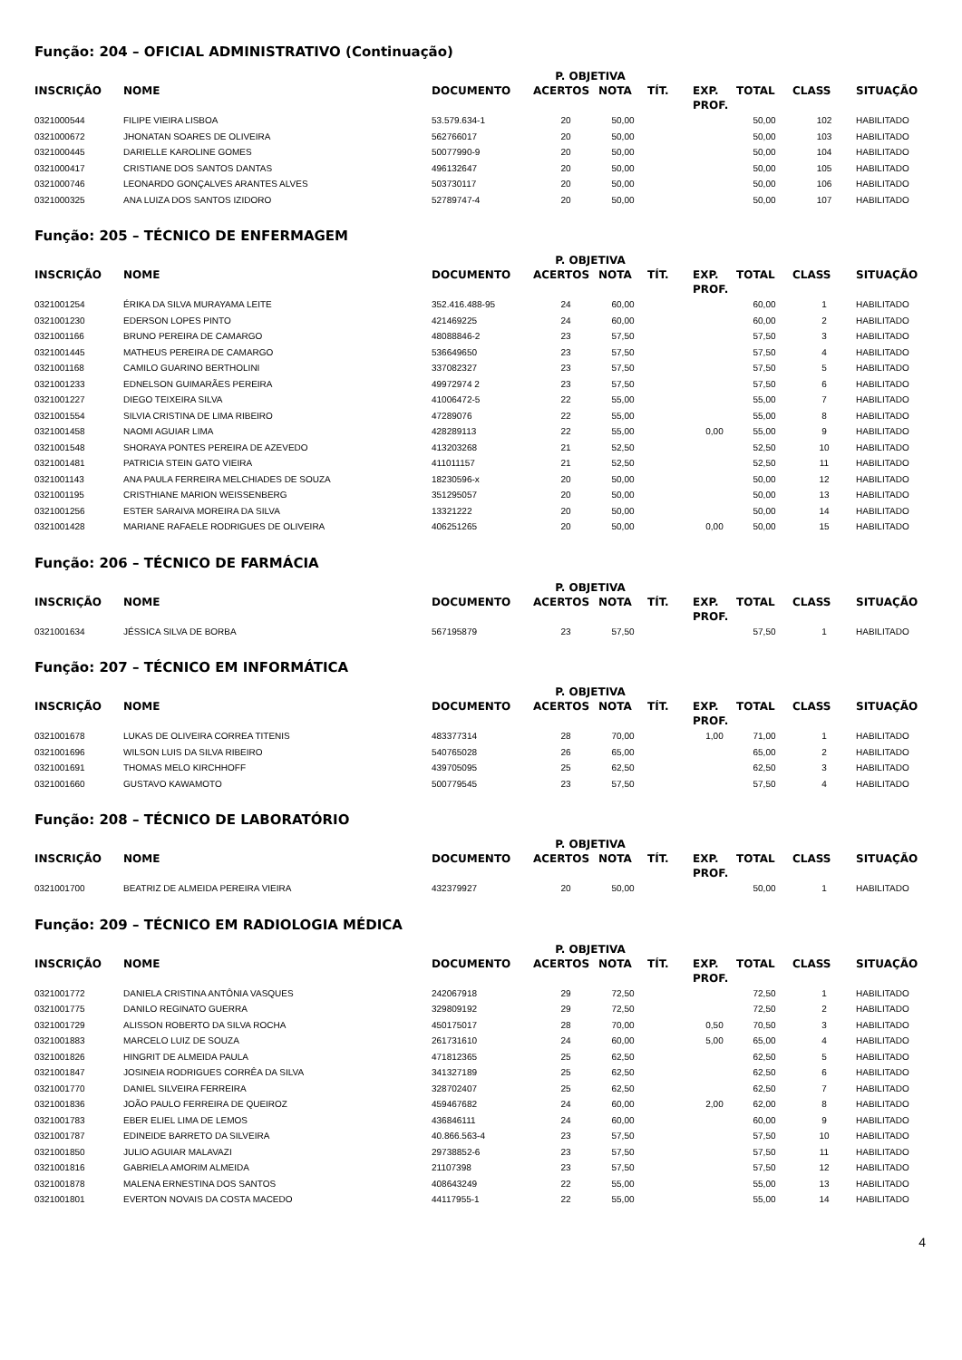Função: 204 – OFICIAL ADMINISTRATIVO (Continuação)
| | | | P. OBJETIVA | | | | | | |
| --- | --- | --- | --- | --- | --- | --- | --- | --- | --- |
| INSCRIÇÃO | NOME | DOCUMENTO | ACERTOS | NOTA | TÍT. | EXP. PROF. | TOTAL | CLASS | SITUAÇÃO |
| 0321000544 | FILIPE VIEIRA LISBOA | 53.579.634-1 | 20 | 50,00 | | | 50,00 | 102 | HABILITADO |
| 0321000672 | JHONATAN SOARES DE OLIVEIRA | 562766017 | 20 | 50,00 | | | 50,00 | 103 | HABILITADO |
| 0321000445 | DARIELLE KAROLINE GOMES | 50077990-9 | 20 | 50,00 | | | 50,00 | 104 | HABILITADO |
| 0321000417 | CRISTIANE DOS SANTOS DANTAS | 496132647 | 20 | 50,00 | | | 50,00 | 105 | HABILITADO |
| 0321000746 | LEONARDO GONÇALVES ARANTES ALVES | 503730117 | 20 | 50,00 | | | 50,00 | 106 | HABILITADO |
| 0321000325 | ANA LUIZA DOS SANTOS IZIDORO | 52789747-4 | 20 | 50,00 | | | 50,00 | 107 | HABILITADO |
Função: 205 – TÉCNICO DE ENFERMAGEM
| | | | P. OBJETIVA | | | | | | |
| --- | --- | --- | --- | --- | --- | --- | --- | --- | --- |
| INSCRIÇÃO | NOME | DOCUMENTO | ACERTOS | NOTA | TÍT. | EXP. PROF. | TOTAL | CLASS | SITUAÇÃO |
| 0321001254 | ÉRIKA DA SILVA MURAYAMA LEITE | 352.416.488-95 | 24 | 60,00 | | | 60,00 | 1 | HABILITADO |
| 0321001230 | EDERSON LOPES PINTO | 421469225 | 24 | 60,00 | | | 60,00 | 2 | HABILITADO |
| 0321001166 | BRUNO PEREIRA DE CAMARGO | 48088846-2 | 23 | 57,50 | | | 57,50 | 3 | HABILITADO |
| 0321001445 | MATHEUS PEREIRA DE CAMARGO | 536649650 | 23 | 57,50 | | | 57,50 | 4 | HABILITADO |
| 0321001168 | CAMILO GUARINO BERTHOLINI | 337082327 | 23 | 57,50 | | | 57,50 | 5 | HABILITADO |
| 0321001233 | EDNELSON GUIMARÃES PEREIRA | 49972974 2 | 23 | 57,50 | | | 57,50 | 6 | HABILITADO |
| 0321001227 | DIEGO TEIXEIRA SILVA | 41006472-5 | 22 | 55,00 | | | 55,00 | 7 | HABILITADO |
| 0321001554 | SILVIA CRISTINA DE LIMA RIBEIRO | 47289076 | 22 | 55,00 | | | 55,00 | 8 | HABILITADO |
| 0321001458 | NAOMI AGUIAR LIMA | 428289113 | 22 | 55,00 | | 0,00 | 55,00 | 9 | HABILITADO |
| 0321001548 | SHORAYA PONTES PEREIRA DE AZEVEDO | 413203268 | 21 | 52,50 | | | 52,50 | 10 | HABILITADO |
| 0321001481 | PATRICIA STEIN GATO VIEIRA | 411011157 | 21 | 52,50 | | | 52,50 | 11 | HABILITADO |
| 0321001143 | ANA PAULA FERREIRA MELCHIADES DE SOUZA | 18230596-x | 20 | 50,00 | | | 50,00 | 12 | HABILITADO |
| 0321001195 | CRISTHIANE MARION WEISSENBERG | 351295057 | 20 | 50,00 | | | 50,00 | 13 | HABILITADO |
| 0321001256 | ESTER SARAIVA MOREIRA DA SILVA | 13321222 | 20 | 50,00 | | | 50,00 | 14 | HABILITADO |
| 0321001428 | MARIANE RAFAELE RODRIGUES DE OLIVEIRA | 406251265 | 20 | 50,00 | | 0,00 | 50,00 | 15 | HABILITADO |
Função: 206 – TÉCNICO DE FARMÁCIA
| | | | P. OBJETIVA | | | | | | |
| --- | --- | --- | --- | --- | --- | --- | --- | --- | --- |
| INSCRIÇÃO | NOME | DOCUMENTO | ACERTOS | NOTA | TÍT. | EXP. PROF. | TOTAL | CLASS | SITUAÇÃO |
| 0321001634 | JÉSSICA SILVA DE BORBA | 567195879 | 23 | 57,50 | | | 57,50 | 1 | HABILITADO |
Função: 207 – TÉCNICO EM INFORMÁTICA
| | | | P. OBJETIVA | | | | | | |
| --- | --- | --- | --- | --- | --- | --- | --- | --- | --- |
| INSCRIÇÃO | NOME | DOCUMENTO | ACERTOS | NOTA | TÍT. | EXP. PROF. | TOTAL | CLASS | SITUAÇÃO |
| 0321001678 | LUKAS DE OLIVEIRA CORREA TITENIS | 483377314 | 28 | 70,00 | | 1,00 | 71,00 | 1 | HABILITADO |
| 0321001696 | WILSON LUIS DA SILVA RIBEIRO | 540765028 | 26 | 65,00 | | | 65,00 | 2 | HABILITADO |
| 0321001691 | THOMAS MELO KIRCHHOFF | 439705095 | 25 | 62,50 | | | 62,50 | 3 | HABILITADO |
| 0321001660 | GUSTAVO KAWAMOTO | 500779545 | 23 | 57,50 | | | 57,50 | 4 | HABILITADO |
Função: 208 – TÉCNICO DE LABORATÓRIO
| | | | P. OBJETIVA | | | | | | |
| --- | --- | --- | --- | --- | --- | --- | --- | --- | --- |
| INSCRIÇÃO | NOME | DOCUMENTO | ACERTOS | NOTA | TÍT. | EXP. PROF. | TOTAL | CLASS | SITUAÇÃO |
| 0321001700 | BEATRIZ DE ALMEIDA PEREIRA VIEIRA | 432379927 | 20 | 50,00 | | | 50,00 | 1 | HABILITADO |
Função: 209 – TÉCNICO EM RADIOLOGIA MÉDICA
| | | | P. OBJETIVA | | | | | | |
| --- | --- | --- | --- | --- | --- | --- | --- | --- | --- |
| INSCRIÇÃO | NOME | DOCUMENTO | ACERTOS | NOTA | TÍT. | EXP. PROF. | TOTAL | CLASS | SITUAÇÃO |
| 0321001772 | DANIELA CRISTINA ANTÔNIA VASQUES | 242067918 | 29 | 72,50 | | | 72,50 | 1 | HABILITADO |
| 0321001775 | DANILO REGINATO GUERRA | 329809192 | 29 | 72,50 | | | 72,50 | 2 | HABILITADO |
| 0321001729 | ALISSON ROBERTO DA SILVA ROCHA | 450175017 | 28 | 70,00 | | 0,50 | 70,50 | 3 | HABILITADO |
| 0321001883 | MARCELO LUIZ DE SOUZA | 261731610 | 24 | 60,00 | | 5,00 | 65,00 | 4 | HABILITADO |
| 0321001826 | HINGRIT DE ALMEIDA PAULA | 471812365 | 25 | 62,50 | | | 62,50 | 5 | HABILITADO |
| 0321001847 | JOSINEIA RODRIGUES CORRÊA DA SILVA | 341327189 | 25 | 62,50 | | | 62,50 | 6 | HABILITADO |
| 0321001770 | DANIEL SILVEIRA FERREIRA | 328702407 | 25 | 62,50 | | | 62,50 | 7 | HABILITADO |
| 0321001836 | JOÃO PAULO FERREIRA DE QUEIROZ | 459467682 | 24 | 60,00 | | 2,00 | 62,00 | 8 | HABILITADO |
| 0321001783 | EBER ELIEL LIMA DE LEMOS | 436846111 | 24 | 60,00 | | | 60,00 | 9 | HABILITADO |
| 0321001787 | EDINEIDE BARRETO DA SILVEIRA | 40.866.563-4 | 23 | 57,50 | | | 57,50 | 10 | HABILITADO |
| 0321001850 | JULIO AGUIAR MALAVAZI | 29738852-6 | 23 | 57,50 | | | 57,50 | 11 | HABILITADO |
| 0321001816 | GABRIELA AMORIM ALMEIDA | 21107398 | 23 | 57,50 | | | 57,50 | 12 | HABILITADO |
| 0321001878 | MALENA ERNESTINA DOS SANTOS | 408643249 | 22 | 55,00 | | | 55,00 | 13 | HABILITADO |
| 0321001801 | EVERTON NOVAIS DA COSTA MACEDO | 44117955-1 | 22 | 55,00 | | | 55,00 | 14 | HABILITADO |
4